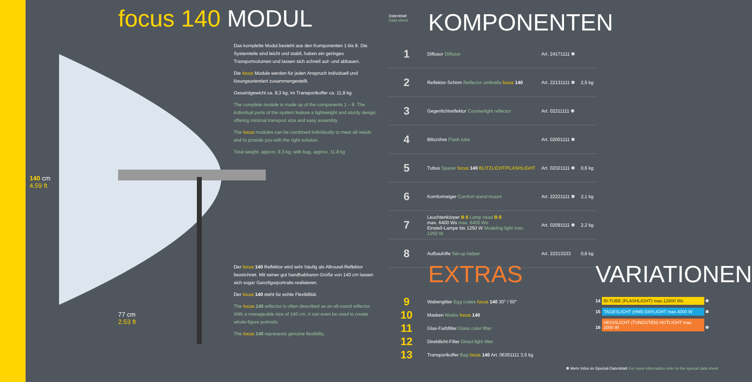focus 140 MODUL
Das komplette Modul besteht aus den Komponenten 1 bis 8. Die Systemteile sind leicht und stabil, haben ein geringes Transportvolumen und lassen sich schnell auf- und abbauen.
Die focus Module werden für jeden Anspruch individuell und lösungsorientiert zusammengestellt.
Gesamtgewicht ca. 8,3 kg; im Transportkoffer ca. 11,8 kg
The complete module is made up of the components 1 – 8. The individual parts of the system feature a lightweight and sturdy design, offering minimal transport size and easy assembly.
The focus modules can be combined individually to meet all needs and to provide you with the right solution.
Total weight, approx. 8.3 kg; with bag, approx. 11.8 kg
Der focus 140 Reflektor wird sehr häufig als Allround-Reflektor bezeichnet. Mit seiner gut handhabbaren Größe von 140 cm lassen sich sogar Ganzfigurportraits realisieren.
Der focus 140 steht für echte Flexibilität.
The focus 140 reflector is often described as an all-round reflector. With a manageable size of 140 cm, it can even be used to create whole-figure portraits.
The focus 140 represents genuine flexibility.
140 cm
4.59 ft
77 cm
2.53 ft
Datenblatt
Data sheet
KOMPONENTEN
| 1 | Diffusor Diffusor | Art. 24171111 ✽ | |
| 2 | Reflektor-Schirm Reflector umbrella focus 140 | Art. 22131111 ✽ | 2,5 kg |
| 3 | Gegenlichtreflektor Counterlight reflector | Art. 02211111 ✽ | |
| 4 | Blitzröhre Flash tube | Art. 02001111 ✽ | |
| 5 | Tubus Spacer focus 140 BLITZLICHT/FLASHLIGHT | Art. 02321111 ✽ | 0,6 kg |
| 6 | Komfortneiger Comfort stand mount | Art. 22221111 ✽ | 2,1 kg |
| 7 | Leuchtenkörper B 6 Lamp head B 6 max. 6400 Ws max. 6400 Ws Einstell-Lampe bis 1250 W Modeling light max. 1250 W | Art. 02091111 ✽ | 2,2 kg |
| 8 | Aufbauhilfe Set-up helper | Art. 22213333 | 0,6 kg |
EXTRAS VARIATIONEN
| 9 | Wabengitter Egg crates focus 140 30° / 50° |
| 10 | Masken Masks focus 140 |
| 11 | Glas-Farbfilter Glass color filter |
| 12 | Direktlicht-Filter Direct light filter |
| 13 | Transportkoffer Bag focus 140 Art. 06351111 3,5 kg |
14 BI-TUBE (FLASHLIGHT) max.12800 Ws ✽
15 TAGESLICHT (HMI) DAYLIGHT max.4000 W ✽
16 HEISSLICHT (TUNGSTEN) HOTLIGHT max. 2000 W ✽
✽ Mehr Infos im Spezial-Datenblatt For more information refer to the special data sheet